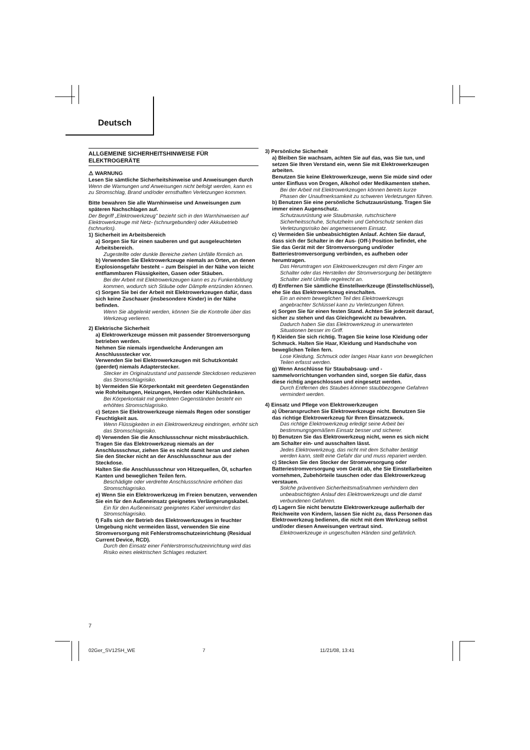Deutsch
ALLGEMEINE SICHERHEITSHINWEISE FÜR ELEKTROGERÄTE
⚠ WARNUNG
Lesen Sie sämtliche Sicherheitshinweise und Anweisungen durch
Wenn die Warnungen und Anweisungen nicht befolgt werden, kann es zu Stromschlag, Brand und/oder ernsthaften Verletzungen kommen.
Bitte bewahren Sie alle Warnhinweise und Anweisungen zum späteren Nachschlagen auf.
Der Begriff „Elektrowerkzeug" bezieht sich in den Warnhinweisen auf Elektrowerkzeuge mit Netz- (schnurgebunden) oder Akkubetrieb (schnurlos).
1) Sicherheit im Arbeitsbereich
a) Sorgen Sie für einen sauberen und gut ausgeleuchteten Arbeitsbereich.
Zugestellte oder dunkle Bereiche ziehen Unfälle förmlich an.
b) Verwenden Sie Elektrowerkzeuge niemals an Orten, an denen Explosionsgefahr besteht – zum Beispiel in der Nähe von leicht entflammbaren Flüssigkeiten, Gasen oder Stäuben.
Bei der Arbeit mit Elektrowerkzeugen kann es zu Funkenbildung kommen, wodurch sich Stäube oder Dämpfe entzünden können.
c) Sorgen Sie bei der Arbeit mit Elektrowerkzeugen dafür, dass sich keine Zuschauer (insbesondere Kinder) in der Nähe befinden.
Wenn Sie abgelenkt werden, können Sie die Kontrolle über das Werkzeug verlieren.
2) Elektrische Sicherheit
a) Elektrowerkzeuge müssen mit passender Stromversorgung betrieben werden.
Nehmen Sie niemals irgendwelche Änderungen am Anschlussstecker vor.
Verwenden Sie bei Elektrowerkzeugen mit Schutzkontakt (geerdet) niemals Adapterstecker.
Stecker im Originalzustand und passende Steckdosen reduzieren das Stromschlagrisiko.
b) Vermeiden Sie Körperkontakt mit geerdeten Gegenständen wie Rohrleitungen, Heizungen, Herden oder Kühlschränken.
Bei Körperkontakt mit geerdeten Gegenständen besteht ein erhöhtes Stromschlagrisiko.
c) Setzen Sie Elektrowerkzeuge niemals Regen oder sonstiger Feuchtigkeit aus.
Wenn Flüssigkeiten in ein Elektrowerkzeug eindringen, erhöht sich das Stromschlagrisiko.
d) Verwenden Sie die Anschlussschnur nicht missbräuchlich. Tragen Sie das Elektrowerkzeug niemals an der Anschlussschnur, ziehen Sie es nicht damit heran und ziehen Sie den Stecker nicht an der Anschlussschnur aus der Steckdose.
Halten Sie die Anschlussschnur von Hitzequellen, Öl, scharfen Kanten und beweglichen Teilen fern.
Beschädigte oder verdrehte Anschlussschnüre erhöhen das Stromschlagrisiko.
e) Wenn Sie ein Elektrowerkzeug im Freien benutzen, verwenden Sie ein für den Außeneinsatz geeignetes Verlängerungskabel.
Ein für den Außeneinsatz geeignetes Kabel vermindert das Stromschlagrisiko.
f) Falls sich der Betrieb des Elektrowerkzeuges in feuchter Umgebung nicht vermeiden lässt, verwenden Sie eine Stromversorgung mit Fehlerstromschutzeinrichtung (Residual Current Device, RCD).
Durch den Einsatz einer Fehlerstromschutzeinrichtung wird das Risiko eines elektrischen Schlages reduziert.
3) Persönliche Sicherheit
a) Bleiben Sie wachsam, achten Sie auf das, was Sie tun, und setzen Sie Ihren Verstand ein, wenn Sie mit Elektrowerkzeugen arbeiten.
Benutzen Sie keine Elektrowerkzeuge, wenn Sie müde sind oder unter Einfluss von Drogen, Alkohol oder Medikamenten stehen.
Bei der Arbeit mit Elektrowerkzeugen können bereits kurze Phasen der Unaufmerksamkeit zu schweren Verletzungen führen.
b) Benutzen Sie eine persönliche Schutzausrüstung. Tragen Sie immer einen Augenschutz.
Schutzausrüstung wie Staubmaske, rutschsichere Sicherheitsschuhe, Schutzhelm und Gehörschutz senken das Verletzungsrisiko bei angemessenem Einsatz.
c) Vermeiden Sie unbeabsichtigten Anlauf. Achten Sie darauf, dass sich der Schalter in der Aus- (Off-) Position befindet, ehe Sie das Gerät mit der Stromversorgung und/oder Batteriestromversorgung verbinden, es aufheben oder herumtragen.
Das Herumtragen von Elektrowerkzeugen mit dem Finger am Schalter oder das Herstellen der Stromversorgung bei betätigtem Schalter zieht Unfälle regelrecht an.
d) Entfernen Sie sämtliche Einstellwerkzeuge (Einstellschlüssel), ehe Sie das Elektrowerkzeug einschalten.
Ein an einem beweglichen Teil des Elektrowerkzeugs angebrachter Schlüssel kann zu Verletzungen führen.
e) Sorgen Sie für einen festen Stand. Achten Sie jederzeit darauf, sicher zu stehen und das Gleichgewicht zu bewahren.
Dadurch haben Sie das Elektrowerkzeug in unerwarteten Situationen besser im Griff.
f) Kleiden Sie sich richtig. Tragen Sie keine lose Kleidung oder Schmuck. Halten Sie Haar, Kleidung und Handschuhe von beweglichen Teilen fern.
Lose Kleidung, Schmuck oder langes Haar kann von beweglichen Teilen erfasst werden.
g) Wenn Anschlüsse für Staubabsaug- und -sammelvorrichtungen vorhanden sind, sorgen Sie dafür, dass diese richtig angeschlossen und eingesetzt werden.
Durch Entfernen des Staubes können staubbezogene Gefahren vermindert werden.
4) Einsatz und Pflege von Elektrowerkzeugen
a) Überanspruchen Sie Elektrowerkzeuge nicht. Benutzen Sie das richtige Elektrowerkzeug für Ihren Einsatzzweck.
Das richtige Elektrowerkzeug erledigt seine Arbeit bei bestimmungsgemäßem Einsatz besser und sicherer.
b) Benutzen Sie das Elektrowerkzeug nicht, wenn es sich nicht am Schalter ein- und ausschalten lässt.
Jedes Elektrowerkzeug, das nicht mit dem Schalter betätigt werden kann, stellt eine Gefahr dar und muss repariert werden.
c) Stecken Sie den Stecker der Stromversorgung oder Batteriestromversorgung vom Gerät ab, ehe Sie Einstellarbeiten vornehmen, Zubehörteile tauschen oder das Elektrowerkzeug verstauen.
Solche präventiven Sicherheitsmaßnahmen verhindern den unbeabsichtigten Anlauf des Elektrowerkzeugs und die damit verbundenen Gefahren.
d) Lagern Sie nicht benutzte Elektrowerkzeuge außerhalb der Reichweite von Kindern, lassen Sie nicht zu, dass Personen das Elektrowerkzeug bedienen, die nicht mit dem Werkzeug selbst und/oder diesen Anweisungen vertraut sind.
Elektrowerkzeuge in ungeschulten Händen sind gefährlich.
7
02Ger_SV12SH_WE 7 11/21/08, 13:41